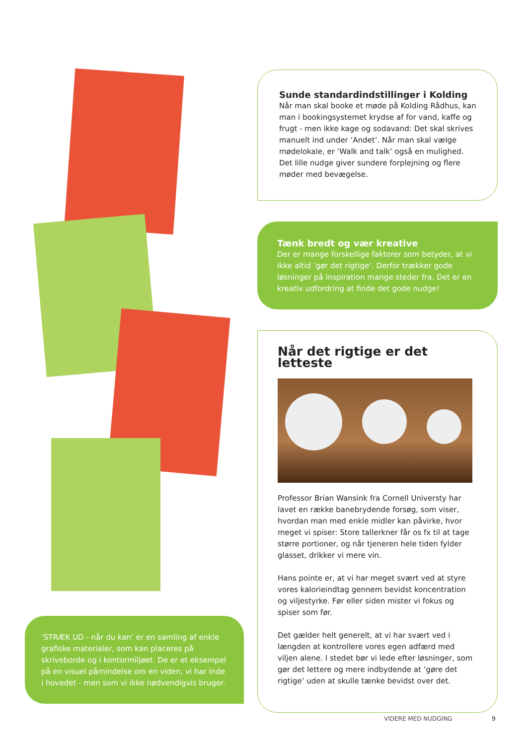Sunde standardindstillinger i Kolding
Når man skal booke et møde på Kolding Rådhus, kan man i bookingsystemet krydse af for vand, kaffe og frugt - men ikke kage og sodavand: Det skal skrives manuelt ind under ’Andet’. Når man skal vælge mødelokale, er ’Walk and talk’ også en mulighed. Det lille nudge giver sundere forplejning og flere møder med bevægelse.
Tænk bredt og vær kreative
Der er mange forskellige faktorer som betyder, at vi ikke altid ’gør det rigtige’. Derfor trækker gode løsninger på inspiration mange steder fra. Det er en kreativ udfordring at finde det gode nudge!
Når det rigtige er det letteste
Professor Brian Wansink fra Cornell Universty har lavet en række banebrydende forsøg, som viser, hvordan man med enkle midler kan påvirke, hvor meget vi spiser: Store tallerkner får os fx til at tage større portioner, og når tjeneren hele tiden fylder glasset, drikker vi mere vin.
Hans pointe er, at vi har meget svært ved at styre vores kalorieindtag gennem bevidst koncentration og viljestyrke. Før eller siden mister vi fokus og spiser som før.
Det gælder helt generelt, at vi har svært ved i længden at kontrollere vores egen adfærd med viljen alene. I stedet bør vi lede efter løsninger, som gør det lettere og mere indbydende at ’gøre det rigtige’ uden at skulle tænke bevidst over det.
’STRÆK UD - når du kan’ er en samling af enkle grafiske materialer, som kan placeres på skriveborde og i kontormiljøet. De er et eksempel på en visuel påmindelse om en viden, vi har inde i hovedet - men som vi ikke nødvendigvis bruger.
VIDERE MED NUDGING 9